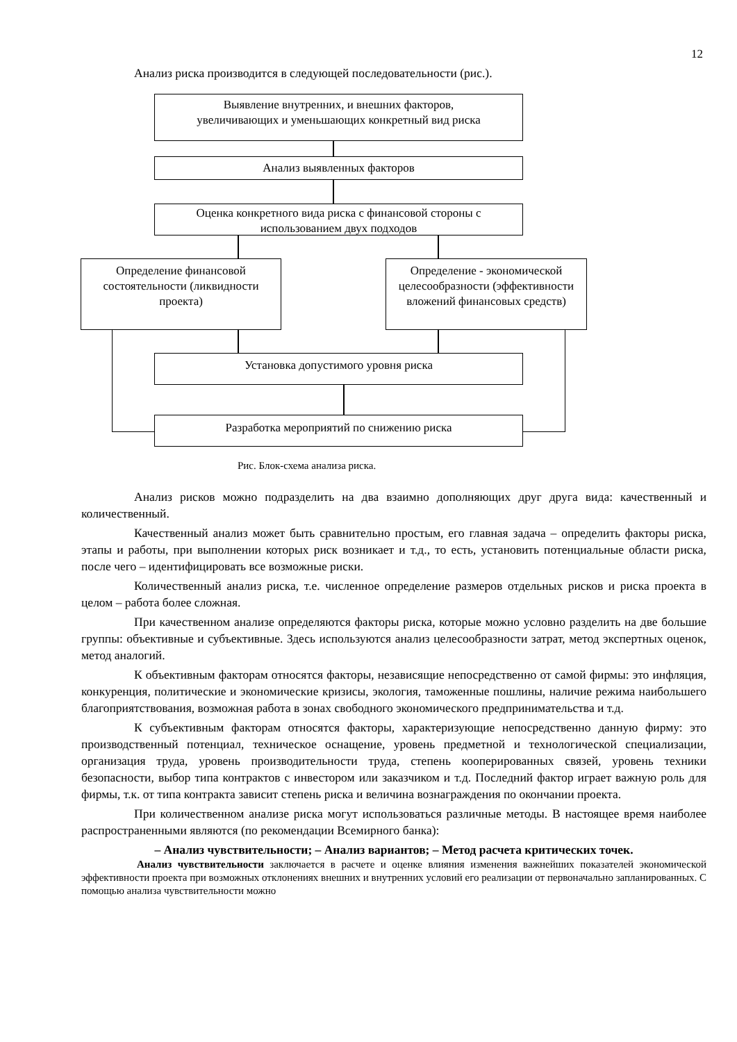12
Анализ риска производится в следующей последовательности (рис.).
Выявление внутренних, и внешних факторов,
увеличивающих и уменьшающих конкретный вид риска
Анализ выявленных факторов
Оценка конкретного вида риска с финансовой стороны с
использованием двух подходов
Определение финансовой состоятельности (ликвидности проекта)
Определение - экономической целесообразности (эффективности вложений финансовых средств)
Установка допустимого уровня риска
Разработка мероприятий по снижению риска
Рис. Блок-схема анализа риска.
Анализ рисков можно подразделить на два взаимно дополняющих друг друга вида: качественный и количественный.
Качественный анализ может быть сравнительно простым, его главная задача – определить факторы риска, этапы и работы, при выполнении которых риск возникает и т.д., то есть, установить потенциальные области риска, после чего – идентифицировать все возможные риски.
Количественный анализ риска, т.е. численное определение размеров отдельных рисков и риска проекта в целом – работа более сложная.
При качественном анализе определяются факторы риска, которые можно условно разделить на две большие группы: объективные и субъективные. Здесь используются анализ целесообразности затрат, метод экспертных оценок, метод аналогий.
К объективным факторам относятся факторы, независящие непосредственно от самой фирмы: это инфляция, конкуренция, политические и экономические кризисы, экология, таможенные пошлины, наличие режима наибольшего благоприятствования, возможная работа в зонах свободного экономического предпринимательства и т.д.
К субъективным факторам относятся факторы, характеризующие непосредственно данную фирму: это производственный потенциал, техническое оснащение, уровень предметной и технологической специализации, организация труда, уровень производительности труда, степень кооперированных связей, уровень техники безопасности, выбор типа контрактов с инвестором или заказчиком и т.д. Последний фактор играет важную роль для фирмы, т.к. от типа контракта зависит степень риска и величина вознаграждения по окончании проекта.
При количественном анализе риска могут использоваться различные методы. В настоящее время наиболее распространенными являются (по рекомендации Всемирного банка):
– Анализ чувствительности; – Анализ вариантов; – Метод расчета критических точек.
Анализ чувствительности заключается в расчете и оценке влияния изменения важнейших показателей экономической эффективности проекта при возможных отклонениях внешних и внутренних условий его реализации от первоначально запланированных. С помощью анализа чувствительности можно